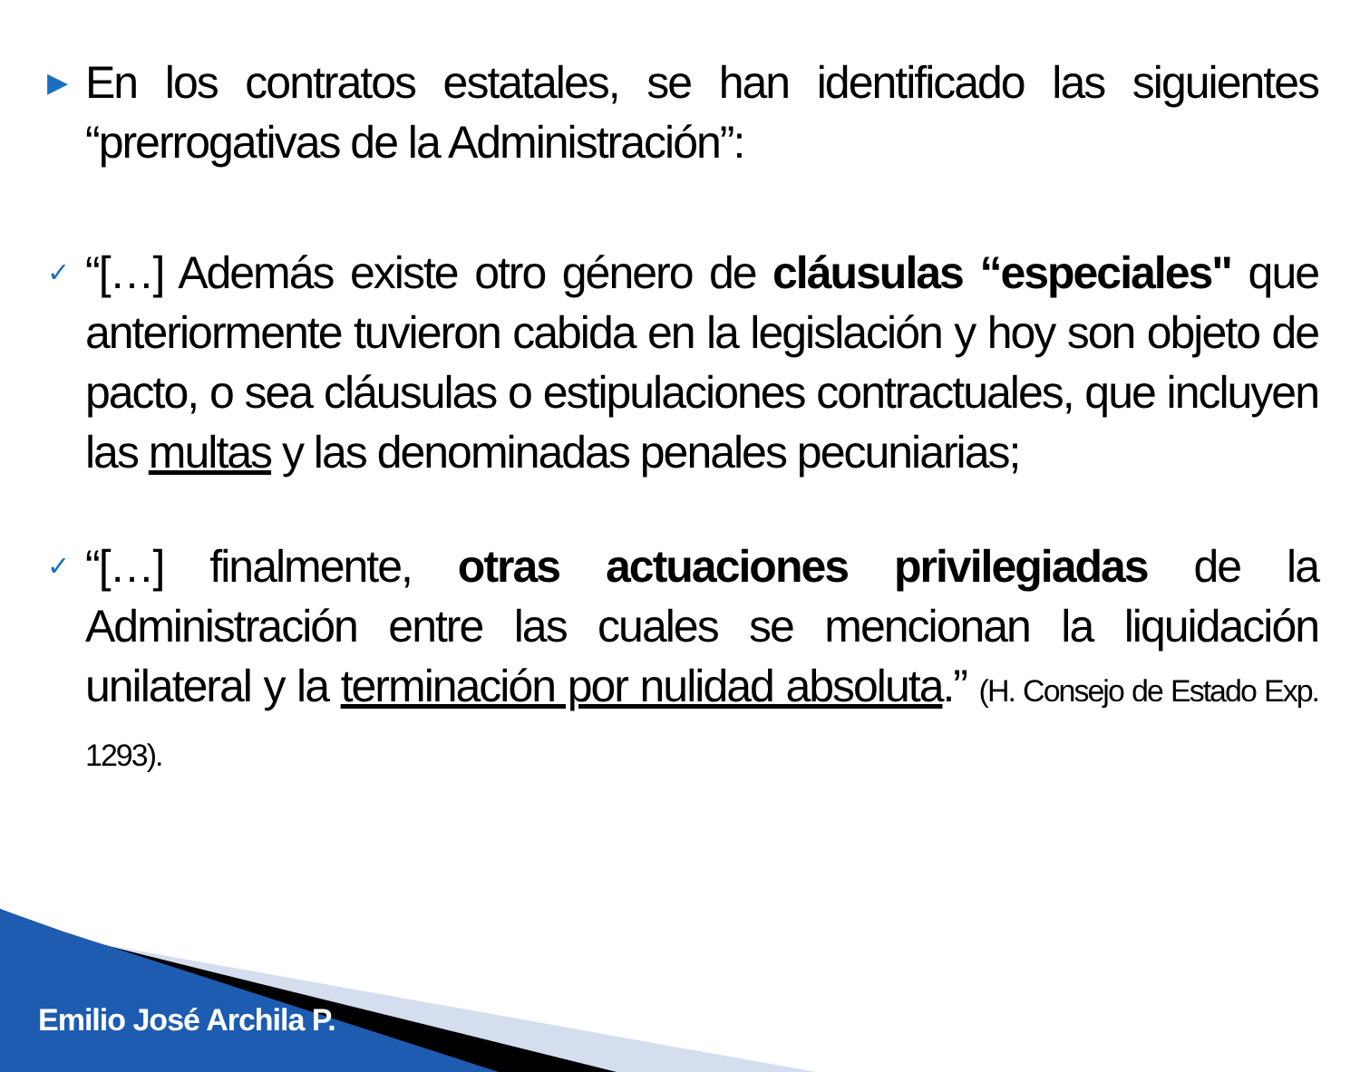▶ En los contratos estatales, se han identificado las siguientes “prerrogativas de la Administración”:
✓ “[…] Además existe otro género de cláusulas “especiales" que anteriormente tuvieron cabida en la legislación y hoy son objeto de pacto, o sea cláusulas o estipulaciones contractuales, que incluyen las multas y las denominadas penales pecuniarias;
✓ “[…] finalmente, otras actuaciones privilegiadas de la Administración entre las cuales se mencionan la liquidación unilateral y la terminación por nulidad absoluta.” (H. Consejo de Estado Exp. 1293).
Emilio José Archila P.